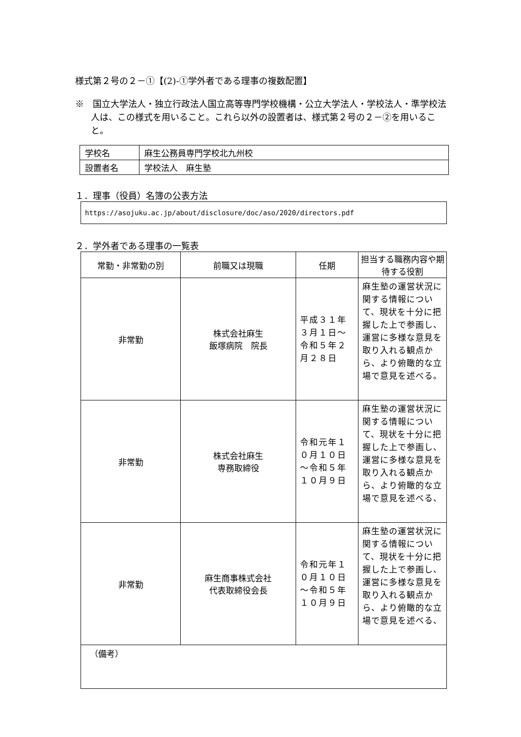様式第２号の２－①【(2)-①学外者である理事の複数配置】
※　国立大学法人・独立行政法人国立高等専門学校機構・公立大学法人・学校法人・準学校法人は、この様式を用いること。これら以外の設置者は、様式第２号の２－②を用いること。
| 学校名 | 麻生公務員専門学校北九州校 |
| 設置者名 | 学校法人 麻生塾 |
１．理事（役員）名簿の公表方法
https://asojuku.ac.jp/about/disclosure/doc/aso/2020/directors.pdf
２．学外者である理事の一覧表
| 常勤・非常勤の別 | 前職又は現職 | 任期 | 担当する職務内容や期待する役割 |
| --- | --- | --- | --- |
| 非常勤 | 株式会社麻生 飯塚病院 院長 | 平成３１年３月１日～令和５年２月２８日 | 麻生塾の運営状況に関する情報について、現状を十分に把握した上で参画し、運営に多様な意見を取り入れる観点から、より俯瞰的な立場で意見を述べる。 |
| 非常勤 | 株式会社麻生 専務取締役 | 令和元年１０月１０日～令和５年１０月９日 | 麻生塾の運営状況に関する情報について、現状を十分に把握した上で参画し、運営に多様な意見を取り入れる観点から、より俯瞰的な立場で意見を述べる、 |
| 非常勤 | 麻生商事株式会社 代表取締役会長 | 令和元年１０月１０日～令和５年１０月９日 | 麻生塾の運営状況に関する情報について、現状を十分に把握した上で参画し、運営に多様な意見を取り入れる観点から、より俯瞰的な立場で意見を述べる、 |
| （備考） | | | |